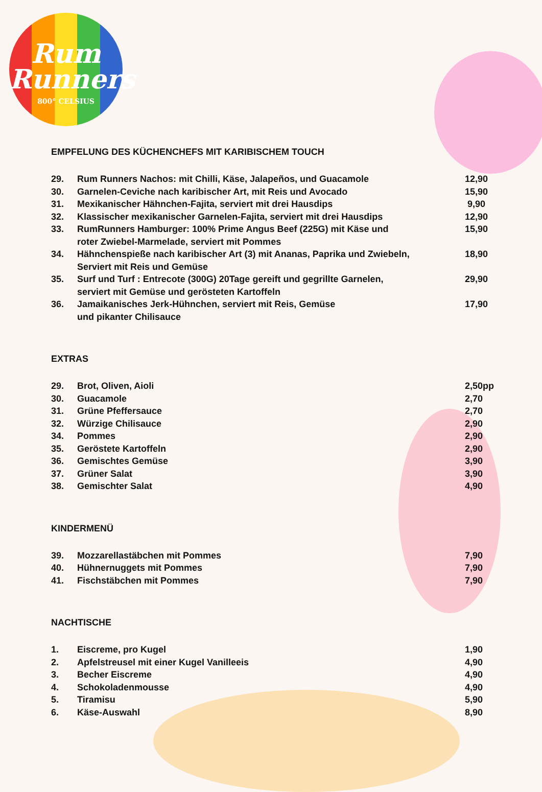Rum
Runners
800° CELSIUS
EMPFELUNG DES KÜCHENCHEFS MIT KARIBISCHEM TOUCH
| 29. | Rum Runners Nachos: mit Chilli, Käse, Jalapeños, und Guacamole | 12,90 |
| 30. | Garnelen-Ceviche nach karibischer Art, mit Reis und Avocado | 15,90 |
| 31. | Mexikanischer Hähnchen-Fajita, serviert mit drei Hausdips | 9,90 |
| 32. | Klassischer mexikanischer Garnelen-Fajita, serviert mit drei Hausdips | 12,90 |
| 33. | RumRunners Hamburger: 100% Prime Angus Beef (225G) mit Käse und roter Zwiebel-Marmelade, serviert mit Pommes | 15,90 |
| 34. | Hähnchenspieße nach karibischer Art (3) mit Ananas, Paprika und Zwiebeln, Serviert mit Reis und Gemüse | 18,90 |
| 35. | Surf und Turf : Entrecote (300G) 20Tage gereift und gegrillte Garnelen, serviert mit Gemüse und gerösteten Kartoffeln | 29,90 |
| 36. | Jamaikanisches Jerk-Hühnchen, serviert mit Reis, Gemüse und pikanter Chilisauce | 17,90 |
EXTRAS
| 29. | Brot, Oliven, Aioli | 2,50pp |
| 30. | Guacamole | 2,70 |
| 31. | Grüne Pfeffersauce | 2,70 |
| 32. | Würzige Chilisauce | 2,90 |
| 34. | Pommes | 2,90 |
| 35. | Geröstete Kartoffeln | 2,90 |
| 36. | Gemischtes Gemüse | 3,90 |
| 37. | Grüner Salat | 3,90 |
| 38. | Gemischter Salat | 4,90 |
KINDERMENÜ
| 39. | Mozzarellastäbchen mit Pommes | 7,90 |
| 40. | Hühnernuggets mit Pommes | 7,90 |
| 41. | Fischstäbchen mit Pommes | 7,90 |
NACHTISCHE
| 1. | Eiscreme, pro Kugel | 1,90 |
| 2. | Apfelstreusel mit einer Kugel Vanilleeis | 4,90 |
| 3. | Becher Eiscreme | 4,90 |
| 4. | Schokoladenmousse | 4,90 |
| 5. | Tiramisu | 5,90 |
| 6. | Käse-Auswahl | 8,90 |